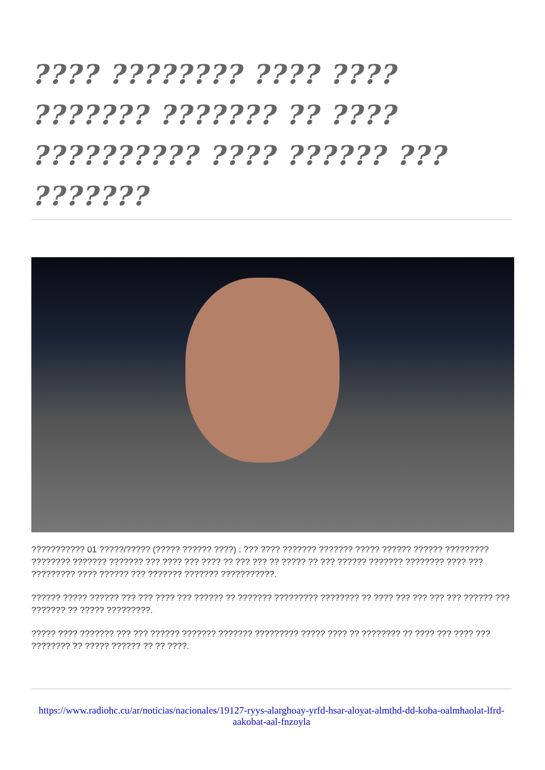???? ???????? ???? ???? ??????? ??????? ?? ???? ?????????? ???? ?????? ??? ???????
??????????? 01 ?????/????? (????? ?????? ????) : ??? ???? ??????? ??????? ????? ?????? ?????? ????????? ???????? ??????? ??????? ??? ???? ??? ???? ?? ??? ??? ?? ????? ?? ??? ?????? ??????? ???????? ???? ??? ????????? ???? ?????? ??? ??????? ??????? ???????????.
?????? ????? ?????? ??? ??? ???? ??? ?????? ?? ??????? ????????? ???????? ?? ???? ??? ??? ??? ??? ?????? ??? ??????? ?? ????? ?????????.
????? ???? ??????? ??? ??? ?????? ??????? ??????? ????????? ????? ???? ?? ???????? ?? ???? ??? ???? ??? ???????? ?? ????? ?????? ?? ?? ????.
https://www.radiohc.cu/ar/noticias/nacionales/19127-ryys-alarghoay-yrfd-hsar-aloyat-almthd-dd-koba-oalmhaolat-lfrd-aakobat-aal-fnzoyla